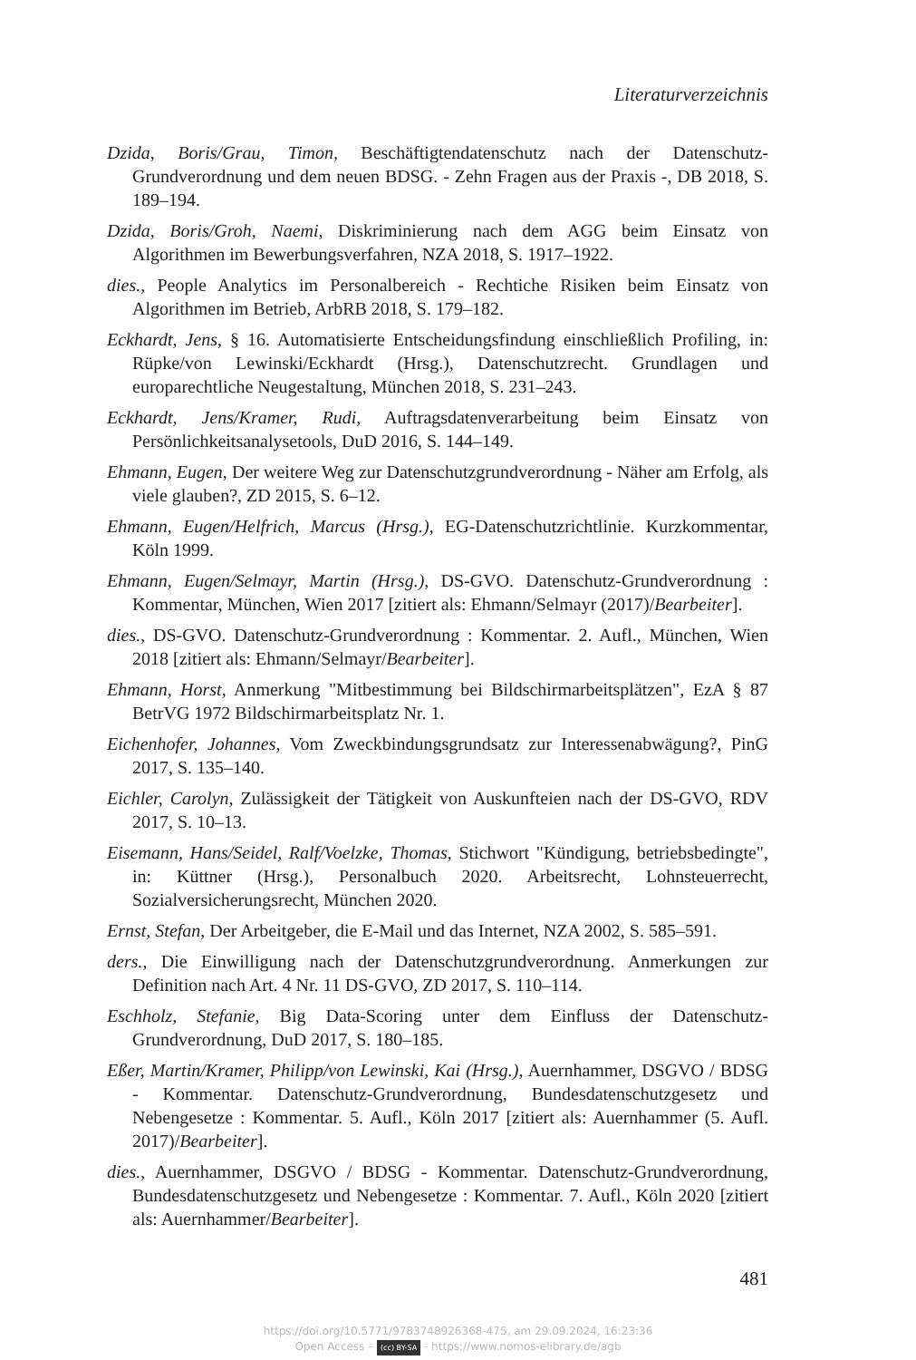Literaturverzeichnis
Dzida, Boris/Grau, Timon, Beschäftigtendatenschutz nach der Datenschutz-Grundverordnung und dem neuen BDSG. - Zehn Fragen aus der Praxis -, DB 2018, S. 189–194.
Dzida, Boris/Groh, Naemi, Diskriminierung nach dem AGG beim Einsatz von Algorithmen im Bewerbungsverfahren, NZA 2018, S. 1917–1922.
dies., People Analytics im Personalbereich - Rechtiche Risiken beim Einsatz von Algorithmen im Betrieb, ArbRB 2018, S. 179–182.
Eckhardt, Jens, § 16. Automatisierte Entscheidungsfindung einschließlich Profiling, in: Rüpke/von Lewinski/Eckhardt (Hrsg.), Datenschutzrecht. Grundlagen und europarechtliche Neugestaltung, München 2018, S. 231–243.
Eckhardt, Jens/Kramer, Rudi, Auftragsdatenverarbeitung beim Einsatz von Persönlichkeitsanalysetools, DuD 2016, S. 144–149.
Ehmann, Eugen, Der weitere Weg zur Datenschutzgrundverordnung - Näher am Erfolg, als viele glauben?, ZD 2015, S. 6–12.
Ehmann, Eugen/Helfrich, Marcus (Hrsg.), EG-Datenschutzrichtlinie. Kurzkommentar, Köln 1999.
Ehmann, Eugen/Selmayr, Martin (Hrsg.), DS-GVO. Datenschutz-Grundverordnung : Kommentar, München, Wien 2017 [zitiert als: Ehmann/Selmayr (2017)/Bearbeiter].
dies., DS-GVO. Datenschutz-Grundverordnung : Kommentar. 2. Aufl., München, Wien 2018 [zitiert als: Ehmann/Selmayr/Bearbeiter].
Ehmann, Horst, Anmerkung "Mitbestimmung bei Bildschirmarbeitsplätzen", EzA § 87 BetrVG 1972 Bildschirmarbeitsplatz Nr. 1.
Eichenhofer, Johannes, Vom Zweckbindungsgrundsatz zur Interessenabwägung?, PinG 2017, S. 135–140.
Eichler, Carolyn, Zulässigkeit der Tätigkeit von Auskunfteien nach der DS-GVO, RDV 2017, S. 10–13.
Eisemann, Hans/Seidel, Ralf/Voelzke, Thomas, Stichwort "Kündigung, betriebsbedingte", in: Küttner (Hrsg.), Personalbuch 2020. Arbeitsrecht, Lohnsteuerrecht, Sozialversicherungsrecht, München 2020.
Ernst, Stefan, Der Arbeitgeber, die E-Mail und das Internet, NZA 2002, S. 585–591.
ders., Die Einwilligung nach der Datenschutzgrundverordnung. Anmerkungen zur Definition nach Art. 4 Nr. 11 DS-GVO, ZD 2017, S. 110–114.
Eschholz, Stefanie, Big Data-Scoring unter dem Einfluss der Datenschutz-Grundverordnung, DuD 2017, S. 180–185.
Eßer, Martin/Kramer, Philipp/von Lewinski, Kai (Hrsg.), Auernhammer, DSGVO / BDSG - Kommentar. Datenschutz-Grundverordnung, Bundesdatenschutzgesetz und Nebengesetze : Kommentar. 5. Aufl., Köln 2017 [zitiert als: Auernhammer (5. Aufl. 2017)/Bearbeiter].
dies., Auernhammer, DSGVO / BDSG - Kommentar. Datenschutz-Grundverordnung, Bundesdatenschutzgesetz und Nebengesetze : Kommentar. 7. Aufl., Köln 2020 [zitiert als: Auernhammer/Bearbeiter].
481
https://doi.org/10.5771/9783748926368-475, am 29.09.2024, 16:23:36
Open Access – (cc) BY-SA - https://www.nomos-elibrary.de/agb